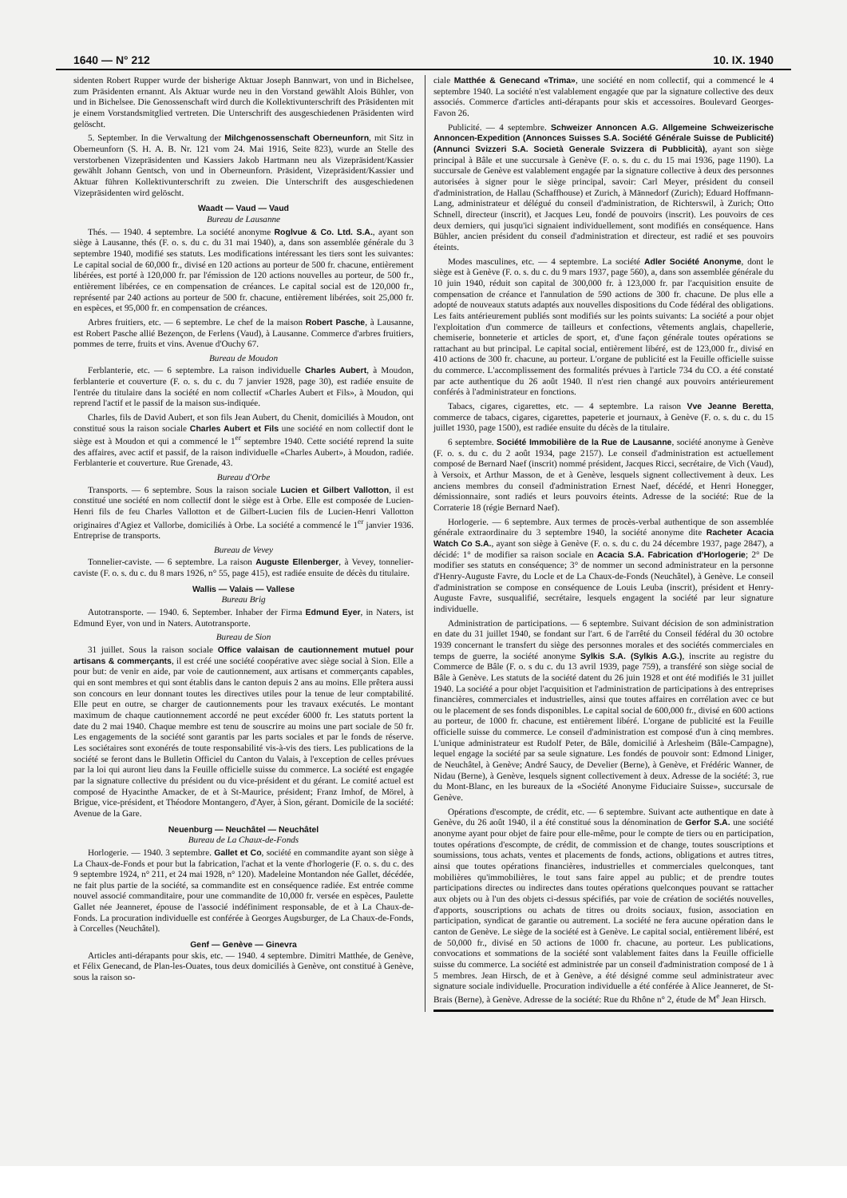1640 — N° 212 10. IX. 1940
sidenten Robert Rupper wurde der bisherige Aktuar Joseph Bannwart, von und in Bichelsee, zum Präsidenten ernannt. Als Aktuar wurde neu in den Vorstand gewählt Alois Bühler, von und in Bichelsee. Die Genossenschaft wird durch die Kollektivunterschrift des Präsidenten mit je einem Vorstandsmitglied vertreten. Die Unterschrift des ausgeschiedenen Präsidenten wird gelöscht.
5. September. In die Verwaltung der Milchgenossenschaft Oberneunforn, mit Sitz in Oberneunforn (S. H. A. B. Nr. 121 vom 24. Mai 1916, Seite 823), wurde an Stelle des verstorbenen Vizepräsidenten und Kassiers Jakob Hartmann neu als Vizepräsident/Kassier gewählt Johann Gentsch, von und in Oberneunforn. Präsident, Vizepräsident/Kassier und Aktuar führen Kollektivunterschrift zu zweien. Die Unterschrift des ausgeschiedenen Vizepräsidenten wird gelöscht.
Waadt — Vaud — Vaud
Bureau de Lausanne
Thés. — 1940. 4 septembre. La société anonyme Roglvue & Co. Ltd. S.A., ayant son siège à Lausanne, thés (F. o. s. du c. du 31 mai 1940), a, dans son assemblée générale du 3 septembre 1940, modifié ses statuts. Les modifications intéressant les tiers sont les suivantes: Le capital social de 60,000 fr., divisé en 120 actions au porteur de 500 fr. chacune, entièrement libérées, est porté à 120,000 fr. par l'émission de 120 actions nouvelles au porteur, de 500 fr., entièrement libérées, ce en compensation de créances. Le capital social est de 120,000 fr., représenté par 240 actions au porteur de 500 fr. chacune, entièrement libérées, soit 25,000 fr. en espèces, et 95,000 fr. en compensation de créances.
Arbres fruitiers, etc. — 6 septembre. Le chef de la maison Robert Pasche, à Lausanne, est Robert Pasche allié Bezençon, de Ferlens (Vaud), à Lausanne. Commerce d'arbres fruitiers, pommes de terre, fruits et vins. Avenue d'Ouchy 67.
Bureau de Moudon
Ferblanterie, etc. — 6 septembre. La raison individuelle Charles Aubert, à Moudon, ferblanterie et couverture (F. o. s. du c. du 7 janvier 1928, page 30), est radiée ensuite de l'entrée du titulaire dans la société en nom collectif «Charles Aubert et Fils», à Moudon, qui reprend l'actif et le passif de la maison sus-indiquée.
Charles, fils de David Aubert, et son fils Jean Aubert, du Chenit, domiciliés à Moudon, ont constitué sous la raison sociale Charles Aubert et Fils une société en nom collectif dont le siège est à Moudon et qui a commencé le 1<sup>er</sup> septembre 1940. Cette société reprend la suite des affaires, avec actif et passif, de la raison individuelle «Charles Aubert», à Moudon, radiée. Ferblanterie et couverture. Rue Grenade, 43.
Bureau d'Orbe
Transports. — 6 septembre. Sous la raison sociale Lucien et Gilbert Vallotton, il est constitué une société en nom collectif dont le siège est à Orbe. Elle est composée de Lucien-Henri fils de feu Charles Vallotton et de Gilbert-Lucien fils de Lucien-Henri Vallotton originaires d'Agiez et Vallorbe, domiciliés à Orbe. La société a commencé le 1<sup>er</sup> janvier 1936. Entreprise de transports.
Bureau de Vevey
Tonnelier-caviste. — 6 septembre. La raison Auguste Ellenberger, à Vevey, tonnelier-caviste (F. o. s. du c. du 8 mars 1926, n° 55, page 415), est radiée ensuite de décès du titulaire.
Wallis — Valais — Vallese
Bureau Brig
Autotransporte. — 1940. 6. September. Inhaber der Firma Edmund Eyer, in Naters, ist Edmund Eyer, von und in Naters. Autotransporte.
Bureau de Sion
31 juillet. Sous la raison sociale Office valaisan de cautionnement mutuel pour artisans & commerçants, il est créé une société coopérative avec siège social à Sion. Elle a pour but: de venir en aide, par voie de cautionnement, aux artisans et commerçants capables, qui en sont membres et qui sont établis dans le canton depuis 2 ans au moins. Elle prêtera aussi son concours en leur donnant toutes les directives utiles pour la tenue de leur comptabilité. Elle peut en outre, se charger de cautionnements pour les travaux exécutés. Le montant maximum de chaque cautionnement accordé ne peut excéder 6000 fr. Les statuts portent la date du 2 mai 1940. Chaque membre est tenu de souscrire au moins une part sociale de 50 fr. Les engagements de la société sont garantis par les parts sociales et par le fonds de réserve. Les sociétaires sont exonérés de toute responsabilité vis-à-vis des tiers. Les publications de la société se feront dans le Bulletin Officiel du Canton du Valais, à l'exception de celles prévues par la loi qui auront lieu dans la Feuille officielle suisse du commerce. La société est engagée par la signature collective du président ou du vice-président et du gérant. Le comité actuel est composé de Hyacinthe Amacker, de et à St-Maurice, président; Franz Imhof, de Mörel, à Brigue, vice-président, et Théodore Montangero, d'Ayer, à Sion, gérant. Domicile de la société: Avenue de la Gare.
Neuenburg — Neuchâtel — Neuchâtel
Bureau de La Chaux-de-Fonds
Horlogerie. — 1940. 3 septembre. Gallet et Co, société en commandite ayant son siège à La Chaux-de-Fonds et pour but la fabrication, l'achat et la vente d'horlogerie (F. o. s. du c. des 9 septembre 1924, n° 211, et 24 mai 1928, n° 120). Madeleine Montandon née Gallet, décédée, ne fait plus partie de la société, sa commandite est en conséquence radiée. Est entrée comme nouvel associé commanditaire, pour une commandite de 10,000 fr. versée en espèces, Paulette Gallet née Jeanneret, épouse de l'associé indéfiniment responsable, de et à La Chaux-de-Fonds. La procuration individuelle est conférée à Georges Augsburger, de La Chaux-de-Fonds, à Corcelles (Neuchâtel).
Genf — Genève — Ginevra
Articles anti-dérapants pour skis, etc. — 1940. 4 septembre. Dimitri Matthée, de Genève, et Félix Genecand, de Plan-les-Ouates, tous deux domiciliés à Genève, ont constitué à Genève, sous la raison so-
ciale Matthée & Genecand «Trima», une société en nom collectif, qui a commencé le 4 septembre 1940. La société n'est valablement engagée que par la signature collective des deux associés. Commerce d'articles anti-dérapants pour skis et accessoires. Boulevard Georges-Favon 26.
Publicité. — 4 septembre. Schweizer Annoncen A.G. Allgemeine Schweizerische Annoncen-Expedition (Annonces Suisses S.A. Société Générale Suisse de Publicité) (Annunci Svizzeri S.A. Società Generale Svizzera di Pubblicità), ayant son siège principal à Bâle et une succursale à Genève (F. o. s. du c. du 15 mai 1936, page 1190). La succursale de Genève est valablement engagée par la signature collective à deux des personnes autorisées à signer pour le siège principal, savoir: Carl Meyer, président du conseil d'administration, de Hallau (Schaffhouse) et Zurich, à Männedorf (Zurich); Eduard Hoffmann-Lang, administrateur et délégué du conseil d'administration, de Richterswil, à Zurich; Otto Schnell, directeur (inscrit), et Jacques Leu, fondé de pouvoirs (inscrit). Les pouvoirs de ces deux derniers, qui jusqu'ici signaient individuellement, sont modifiés en conséquence. Hans Bühler, ancien président du conseil d'administration et directeur, est radié et ses pouvoirs éteints.
Modes masculines, etc. — 4 septembre. La société Adler Société Anonyme, dont le siège est à Genève (F. o. s. du c. du 9 mars 1937, page 560), a, dans son assemblée générale du 10 juin 1940, réduit son capital de 300,000 fr. à 123,000 fr. par l'acquisition ensuite de compensation de créance et l'annulation de 590 actions de 300 fr. chacune. De plus elle a adopté de nouveaux statuts adaptés aux nouvelles dispositions du Code fédéral des obligations. Les faits antérieurement publiés sont modifiés sur les points suivants: La société a pour objet l'exploitation d'un commerce de tailleurs et confections, vêtements anglais, chapellerie, chemiserie, bonneterie et articles de sport, et, d'une façon générale toutes opérations se rattachant au but principal. Le capital social, entièrement libéré, est de 123,000 fr., divisé en 410 actions de 300 fr. chacune, au porteur. L'organe de publicité est la Feuille officielle suisse du commerce. L'accomplissement des formalités prévues à l'article 734 du CO. a été constaté par acte authentique du 26 août 1940. Il n'est rien changé aux pouvoirs antérieurement conférés à l'administrateur en fonctions.
Tabacs, cigares, cigarettes, etc. — 4 septembre. La raison Vve Jeanne Beretta, commerce de tabacs, cigares, cigarettes, papeterie et journaux, à Genève (F. o. s. du c. du 15 juillet 1930, page 1500), est radiée ensuite du décès de la titulaire.
6 septembre. Société Immobilière de la Rue de Lausanne, société anonyme à Genève (F. o. s. du c. du 2 août 1934, page 2157). Le conseil d'administration est actuellement composé de Bernard Naef (inscrit) nommé président, Jacques Ricci, secrétaire, de Vich (Vaud), à Versoix, et Arthur Masson, de et à Genève, lesquels signent collectivement à deux. Les anciens membres du conseil d'administration Ernest Naef, décédé, et Henri Honegger, démissionnaire, sont radiés et leurs pouvoirs éteints. Adresse de la société: Rue de la Corraterie 18 (régie Bernard Naef).
Horlogerie. — 6 septembre. Aux termes de procès-verbal authentique de son assemblée générale extraordinaire du 3 septembre 1940, la société anonyme dite Racheter Acacia Watch Co S.A., ayant son siège à Genève (F. o. s. du c. du 24 décembre 1937, page 2847), a décidé: 1° de modifier sa raison sociale en Acacia S.A. Fabrication d'Horlogerie; 2° De modifier ses statuts en conséquence; 3° de nommer un second administrateur en la personne d'Henry-Auguste Favre, du Locle et de La Chaux-de-Fonds (Neuchâtel), à Genève. Le conseil d'administration se compose en conséquence de Louis Leuba (inscrit), président et Henry-Auguste Favre, susqualifié, secrétaire, lesquels engagent la société par leur signature individuelle.
Administration de participations. — 6 septembre. Suivant décision de son administration en date du 31 juillet 1940, se fondant sur l'art. 6 de l'arrêté du Conseil fédéral du 30 octobre 1939 concernant le transfert du siège des personnes morales et des sociétés commerciales en temps de guerre, la société anonyme Sylkis S.A. (Sylkis A.G.), inscrite au registre du Commerce de Bâle (F. o. s du c. du 13 avril 1939, page 759), a transféré son siège social de Bâle à Genève. Les statuts de la société datent du 26 juin 1928 et ont été modifiés le 31 juillet 1940. La société a pour objet l'acquisition et l'administration de participations à des entreprises financières, commerciales et industrielles, ainsi que toutes affaires en corrélation avec ce but ou le placement de ses fonds disponibles. Le capital social de 600,000 fr., divisé en 600 actions au porteur, de 1000 fr. chacune, est entièrement libéré. L'organe de publicité est la Feuille officielle suisse du commerce. Le conseil d'administration est composé d'un à cinq membres. L'unique administrateur est Rudolf Peter, de Bâle, domicilié à Arlesheim (Bâle-Campagne), lequel engage la société par sa seule signature. Les fondés de pouvoir sont: Edmond Liniger, de Neuchâtel, à Genève; André Saucy, de Develier (Berne), à Genève, et Frédéric Wanner, de Nidau (Berne), à Genève, lesquels signent collectivement à deux. Adresse de la société: 3, rue du Mont-Blanc, en les bureaux de la «Société Anonyme Fiduciaire Suisse», succursale de Genève.
Opérations d'escompte, de crédit, etc. — 6 septembre. Suivant acte authentique en date à Genève, du 26 août 1940, il a été constitué sous la dénomination de Gerfor S.A. une société anonyme ayant pour objet de faire pour elle-même, pour le compte de tiers ou en participation, toutes opérations d'escompte, de crédit, de commission et de change, toutes souscriptions et soumissions, tous achats, ventes et placements de fonds, actions, obligations et autres titres, ainsi que toutes opérations financières, industrielles et commerciales quelconques, tant mobilières qu'immobilières, le tout sans faire appel au public; et de prendre toutes participations directes ou indirectes dans toutes opérations quelconques pouvant se rattacher aux objets ou à l'un des objets ci-dessus spécifiés, par voie de création de sociétés nouvelles, d'apports, souscriptions ou achats de titres ou droits sociaux, fusion, association en participation, syndicat de garantie ou autrement. La société ne fera aucune opération dans le canton de Genève. Le siège de la société est à Genève. Le capital social, entièrement libéré, est de 50,000 fr., divisé en 50 actions de 1000 fr. chacune, au porteur. Les publications, convocations et sommations de la société sont valablement faites dans la Feuille officielle suisse du commerce. La société est administrée par un conseil d'administration composé de 1 à 5 membres. Jean Hirsch, de et à Genève, a été désigné comme seul administrateur avec signature sociale individuelle. Procuration individuelle a été conférée à Alice Jeanneret, de St-Brais (Berne), à Genève. Adresse de la société: Rue du Rhône n° 2, étude de M<sup>e</sup> Jean Hirsch.